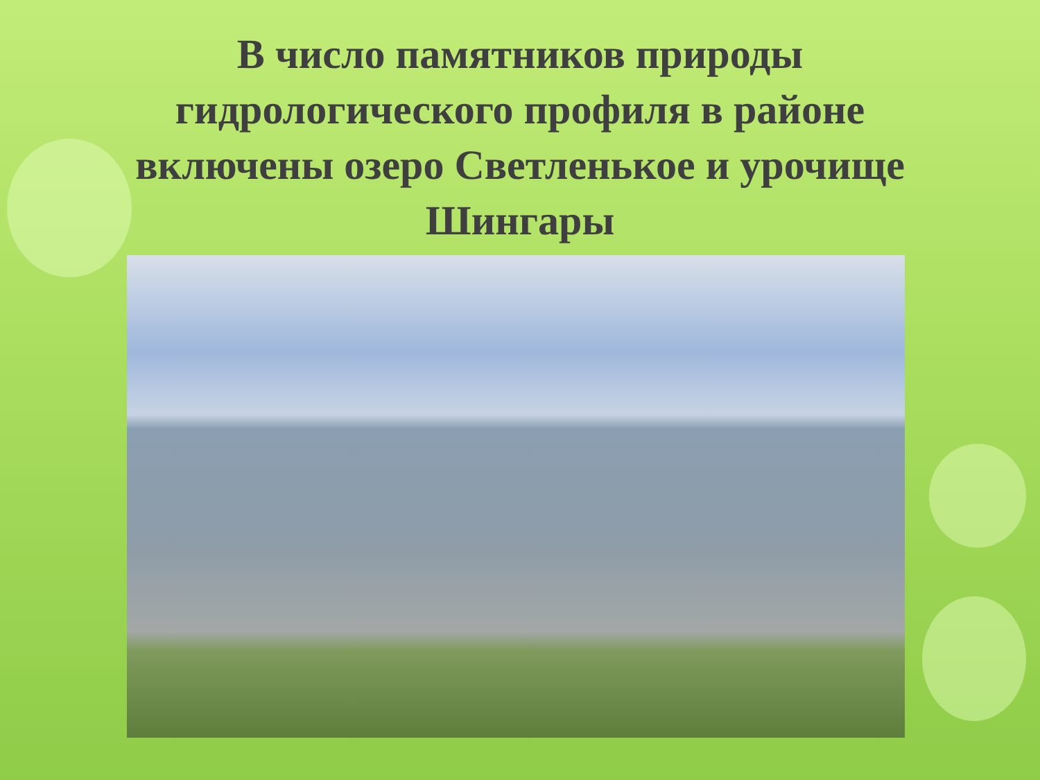В число памятников природы гидрологического профиля в районе включены озеро Светленькое и урочище Шингары